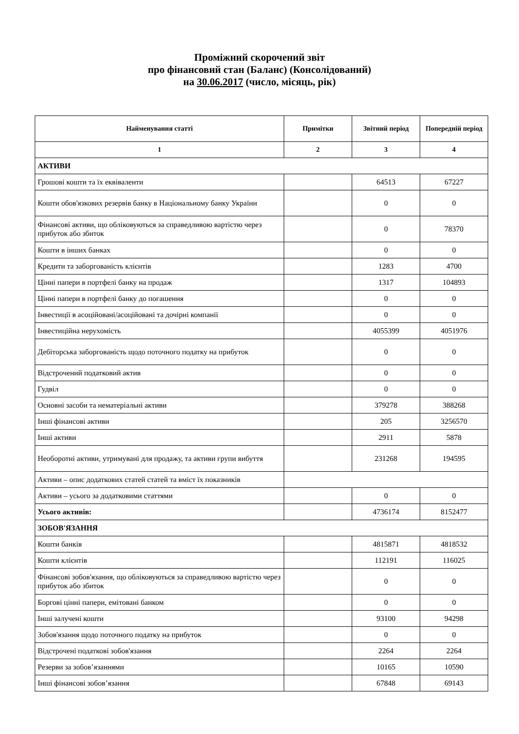Проміжний скорочений звіт
про фінансовий стан (Баланс) (Консолідований)
на 30.06.2017 (число, місяць, рік)
| Найменування статті | Примітки | Звітний період | Попередній період |
| --- | --- | --- | --- |
| 1 | 2 | 3 | 4 |
| АКТИВИ | | | |
| Грошові кошти та їх еквіваленти | | 64513 | 67227 |
| Кошти обов'язкових резервів банку в Національному банку України | | 0 | 0 |
| Фінансові активи, що обліковуються за справедливою вартістю через прибуток або збиток | | 0 | 78370 |
| Кошти в інших банках | | 0 | 0 |
| Кредити та заборгованість клієнтів | | 1283 | 4700 |
| Цінні папери в портфелі банку на продаж | | 1317 | 104893 |
| Цінні папери в портфелі банку до погашення | | 0 | 0 |
| Інвестиції в асоційовані/асоційовані та дочірні компанії | | 0 | 0 |
| Інвестиційна нерухомість | | 4055399 | 4051976 |
| Дебіторська заборгованість щодо поточного податку на прибуток | | 0 | 0 |
| Відстрочений податковий актив | | 0 | 0 |
| Гудвіл | | 0 | 0 |
| Основні засоби та нематеріальні активи | | 379278 | 388268 |
| Інші фінансові активи | | 205 | 3256570 |
| Інші активи | | 2911 | 5878 |
| Необоротні активи, утримувані для продажу, та активи групи вибуття | | 231268 | 194595 |
| Активи – опис додаткових статей статей та вміст їх показників | | | |
| Активи – усього за додатковими статтями | | 0 | 0 |
| Усього активів: | | 4736174 | 8152477 |
| ЗОБОВ'ЯЗАННЯ | | | |
| Кошти банків | | 4815871 | 4818532 |
| Кошти клієнтів | | 112191 | 116025 |
| Фінансові зобов'язання, що обліковуються за справедливою вартістю через прибуток або збиток | | 0 | 0 |
| Боргові цінні папери, емітовані банком | | 0 | 0 |
| Інші залучені кошти | | 93100 | 94298 |
| Зобов'язання щодо поточного податку на прибуток | | 0 | 0 |
| Відстрочені податкові зобов'язання | | 2264 | 2264 |
| Резерви за зобов’язаннями | | 10165 | 10590 |
| Інші фінансові зобов’язання | | 67848 | 69143 |